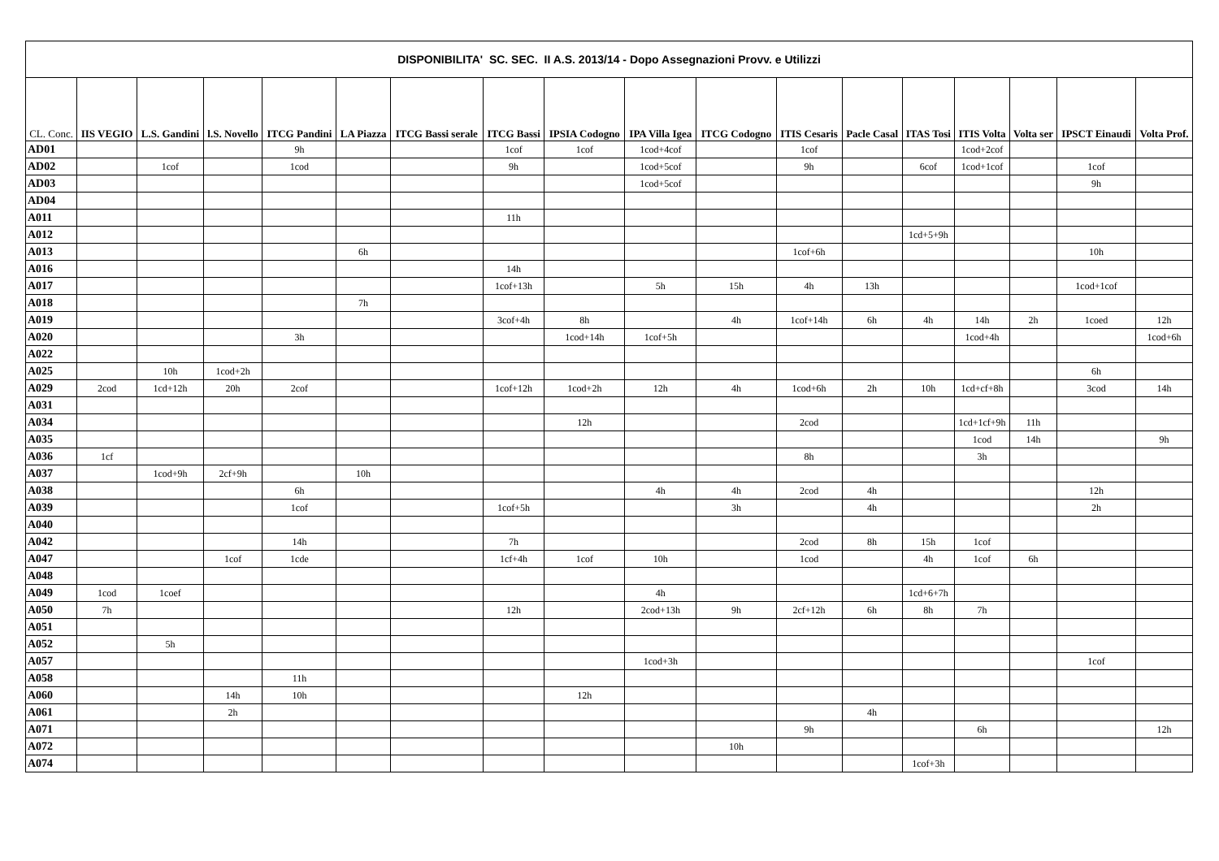| DISPONIBILITA' SC. SEC. II A.S. 2013/14 - Dopo Assegnazioni Provv. e Utilizzi | | | | | | | | | | | | | | | | | |
| CL. Conc. | IIS VEGIO | L.S. Gandini | l.S. Novello | ITCG Pandini | LA Piazza | ITCG Bassi serale | ITCG Bassi | IPSIA Codogno | IPA Villa Igea | ITCG Codogno | ITIS Cesaris | Pacle Casal | ITAS Tosi | ITIS Volta | Volta ser | IPSCT Einaudi | Volta Prof. |
| AD01 | | | | 9h | | | 1cof | 1cof | 1cod+4cof | | 1cof | | | 1cod+2cof | | | |
| AD02 | | 1cof | | 1cod | | | 9h | | 1cod+5cof | | 9h | | 6cof | 1cod+1cof | | 1cof | |
| AD03 | | | | | | | | | 1cod+5cof | | | | | | | 9h | |
| AD04 | | | | | | | | | | | | | | | | | |
| A011 | | | | | | | 11h | | | | | | | | | | |
| A012 | | | | | | | | | | | | | 1cd+5+9h | | | | |
| A013 | | | | | 6h | | | | | | 1cof+6h | | | | | 10h | |
| A016 | | | | | | | 14h | | | | | | | | | | |
| A017 | | | | | | | 1cof+13h | | 5h | 15h | 4h | 13h | | | | 1cod+1cof | |
| A018 | | | | | 7h | | | | | | | | | | | | |
| A019 | | | | | | | 3cof+4h | 8h | | 4h | 1cof+14h | 6h | 4h | 14h | 2h | 1coed | 12h |
| A020 | | | | 3h | | | | 1cod+14h | 1cof+5h | | | | | 1cod+4h | | | 1cod+6h |
| A022 | | | | | | | | | | | | | | | | | |
| A025 | | 10h | 1cod+2h | | | | | | | | | | | | | 6h | |
| A029 | 2cod | 1cd+12h | 20h | 2cof | | | 1cof+12h | 1cod+2h | 12h | 4h | 1cod+6h | 2h | 10h | 1cd+cf+8h | | 3cod | 14h |
| A031 | | | | | | | | | | | | | | | | | |
| A034 | | | | | | | | 12h | | | 2cod | | | 1cd+1cf+9h | 11h | | |
| A035 | | | | | | | | | | | | | | 1cod | 14h | | 9h |
| A036 | 1cf | | | | | | | | | | 8h | | | 3h | | | |
| A037 | | 1cod+9h | 2cf+9h | | 10h | | | | | | | | | | | | |
| A038 | | | | 6h | | | | | 4h | 4h | 2cod | 4h | | | | 12h | |
| A039 | | | | 1cof | | | 1cof+5h | | | 3h | | 4h | | | | 2h | |
| A040 | | | | | | | | | | | | | | | | | |
| A042 | | | | 14h | | | 7h | | | | 2cod | 8h | 15h | 1cof | | | |
| A047 | | | 1cof | 1cde | | | 1cf+4h | 1cof | 10h | | 1cod | | 4h | 1cof | 6h | | |
| A048 | | | | | | | | | | | | | | | | | |
| A049 | 1cod | 1coef | | | | | | | 4h | | | | 1cd+6+7h | | | | |
| A050 | 7h | | | | | | 12h | | 2cod+13h | 9h | 2cf+12h | 6h | 8h | 7h | | | |
| A051 | | | | | | | | | | | | | | | | | |
| A052 | | 5h | | | | | | | | | | | | | | | |
| A057 | | | | | | | | | 1cod+3h | | | | | | | 1cof | |
| A058 | | | | 11h | | | | | | | | | | | | | |
| A060 | | | 14h | 10h | | | | 12h | | | | | | | | | |
| A061 | | | 2h | | | | | | | | | 4h | | | | | |
| A071 | | | | | | | | | | | 9h | | | 6h | | | 12h |
| A072 | | | | | | | | | | 10h | | | | | | | |
| A074 | | | | | | | | | | | | | 1cof+3h | | | | |